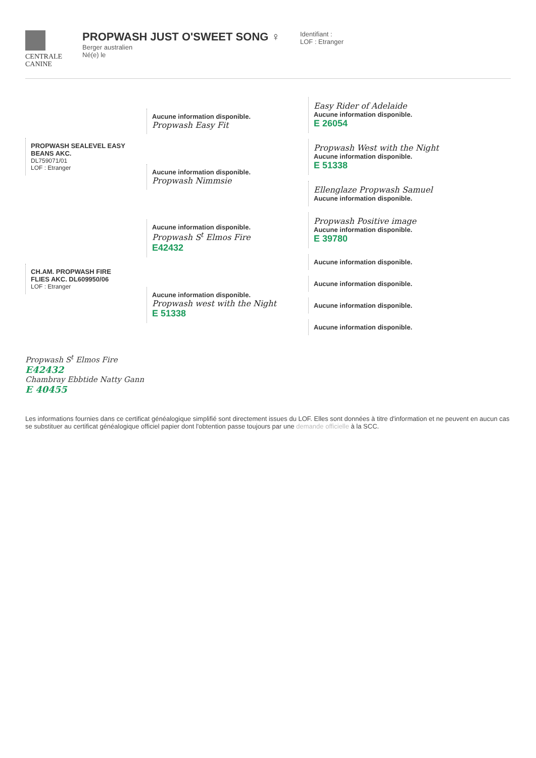CENTRALE
CANINE
PROPWASH JUST O'SWEET SONG ♀
Berger australien
Né(e) le
Identifiant :
LOF : Etranger
PROPWASH SEALEVEL EASY BEANS AKC.
DL759071/01
LOF : Etranger
CH.AM. PROPWASH FIRE FLIES AKC. DL609950/06
LOF : Etranger
Aucune information disponible.
Propwash Easy Fit
Aucune information disponible.
Propwash Nimmsie
Aucune information disponible.
Propwash S<sup>t</sup> Elmos Fire
E42432
Aucune information disponible.
Propwash west with the Night
E 51338
Easy Rider of Adelaide
Aucune information disponible.
E 26054
Propwash West with the Night
Aucune information disponible.
E 51338
Ellenglaze Propwash Samuel
Aucune information disponible.
Propwash Positive image
Aucune information disponible.
E 39780
Aucune information disponible.
Aucune information disponible.
Aucune information disponible.
Aucune information disponible.
Propwash S<sup>t</sup> Elmos Fire
E42432
Chambray Ebbtide Natty Gann
E 40455
Les informations fournies dans ce certificat généalogique simplifié sont directement issues du LOF. Elles sont données à titre d'information et ne peuvent en aucun cas se substituer au certificat généalogique officiel papier dont l'obtention passe toujours par une demande officielle à la SCC.